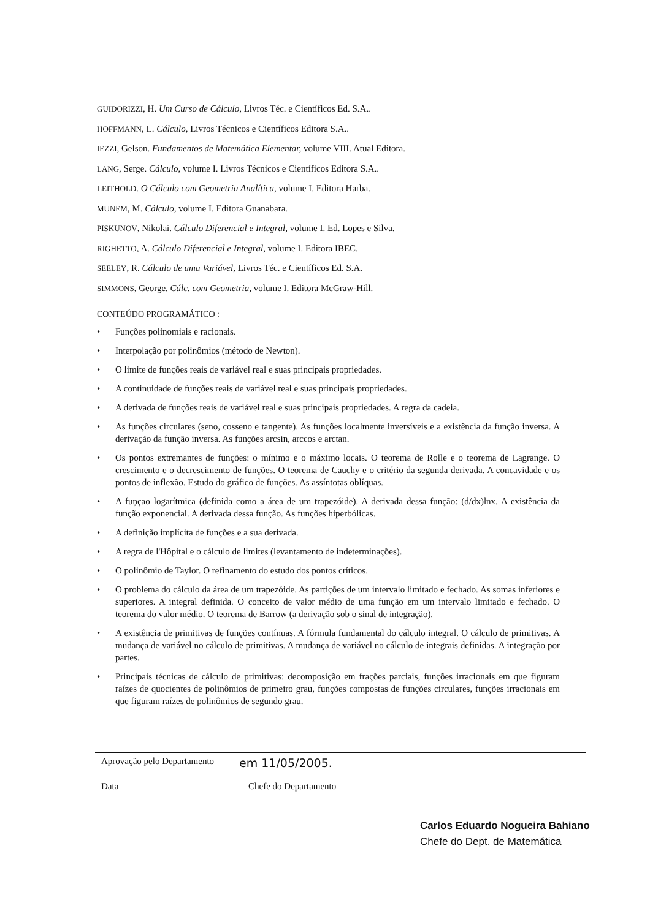GUIDORIZZI, H. Um Curso de Cálculo, Livros Téc. e Científicos Ed. S.A..
HOFFMANN, L. Cálculo, Livros Técnicos e Científicos Editora S.A..
IEZZI, Gelson. Fundamentos de Matemática Elementar, volume VIII. Atual Editora.
LANG, Serge. Cálculo, volume I. Livros Técnicos e Científicos Editora S.A..
LEITHOLD. O Cálculo com Geometria Analítica, volume I. Editora Harba.
MUNEM, M. Cálculo, volume I. Editora Guanabara.
PISKUNOV, Nikolai. Cálculo Diferencial e Integral, volume I. Ed. Lopes e Silva.
RIGHETTO, A. Cálculo Diferencial e Integral, volume I. Editora IBEC.
SEELEY, R. Cálculo de uma Variável, Livros Téc. e Científicos Ed. S.A.
SIMMONS, George, Cálc. com Geometria, volume I. Editora McGraw-Hill.
CONTEÚDO PROGRAMÁTICO :
• Funções polinomiais e racionais.
• Interpolação por polinômios (método de Newton).
• O limite de funções reais de variável real e suas principais propriedades.
• A continuidade de funções reais de variável real e suas principais propriedades.
• A derivada de funções reais de variável real e suas principais propriedades. A regra da cadeia.
• As funções circulares (seno, cosseno e tangente). As funções localmente inversíveis e a existência da função inversa. A derivação da função inversa. As funções arcsin, arccos e arctan.
• Os pontos extremantes de funções: o mínimo e o máximo locais. O teorema de Rolle e o teorema de Lagrange. O crescimento e o decrescimento de funções. O teorema de Cauchy e o critério da segunda derivada. A concavidade e os pontos de inflexão. Estudo do gráfico de funções. As assíntotas oblíquas.
• A fuņçao logarítmica (definida como a área de um trapezóide). A derivada dessa função: (d/dx)lnx. A existência da função exponencial. A derivada dessa função. As funções hiperbólicas.
• A definição implícita de funções e a sua derivada.
• A regra de l'Hôpital e o cálculo de limites (levantamento de indeterminações).
• O polinômio de Taylor. O refinamento do estudo dos pontos críticos.
• O problema do cálculo da área de um trapezóide. As partições de um intervalo limitado e fechado. As somas inferiores e superiores. A integral definida. O conceito de valor médio de uma função em um intervalo limitado e fechado. O teorema do valor médio. O teorema de Barrow (a derivação sob o sinal de integração).
• A existência de primitivas de funções contínuas. A fórmula fundamental do cálculo integral. O cálculo de primitivas. A mudança de variável no cálculo de primitivas. A mudança de variável no cálculo de integrais definidas. A integração por partes.
• Principais técnicas de cálculo de primitivas: decomposição em frações parciais, funções irracionais em que figuram raízes de quocientes de polinômios de primeiro grau, funções compostas de funções circulares, funções irracionais em que figuram raízes de polinômios de segundo grau.
Aprovação pelo Departamento em 11/05/2005.
Data Chefe do Departamento
Carlos Eduardo Nogueira Bahiano
Chefe do Dept. de Matemática